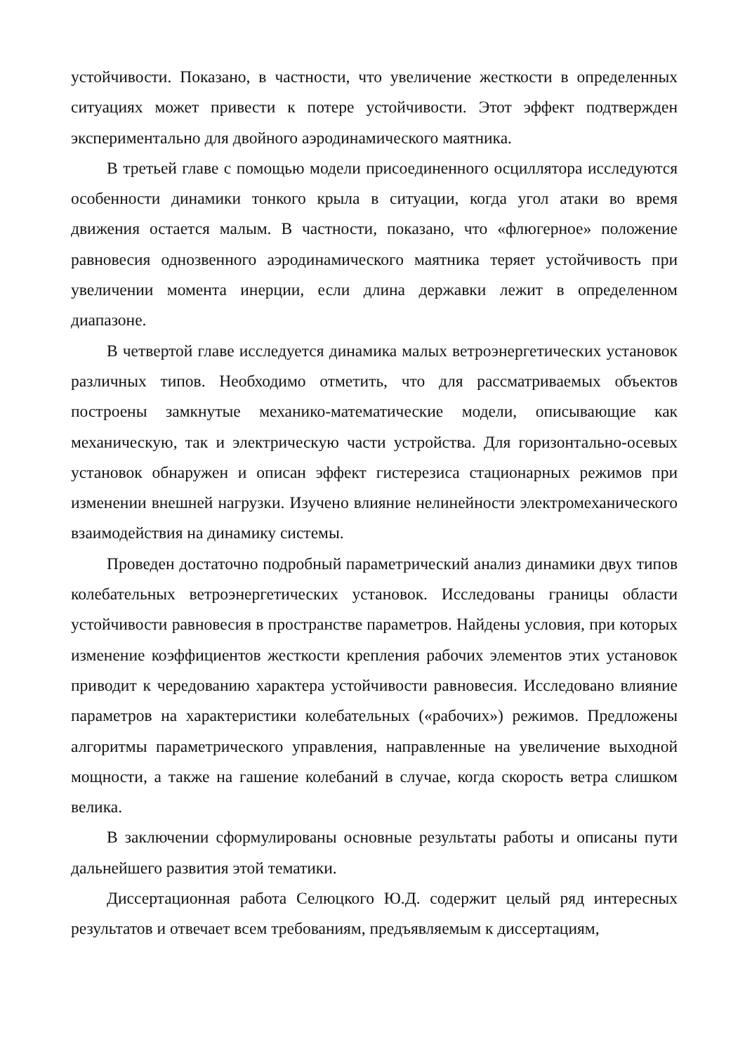устойчивости. Показано, в частности, что увеличение жесткости в определенных ситуациях может привести к потере устойчивости. Этот эффект подтвержден экспериментально для двойного аэродинамического маятника.
В третьей главе с помощью модели присоединенного осциллятора исследуются особенности динамики тонкого крыла в ситуации, когда угол атаки во время движения остается малым. В частности, показано, что «флюгерное» положение равновесия однозвенного аэродинамического маятника теряет устойчивость при увеличении момента инерции, если длина державки лежит в определенном диапазоне.
В четвертой главе исследуется динамика малых ветроэнергетических установок различных типов. Необходимо отметить, что для рассматриваемых объектов построены замкнутые механико-математические модели, описывающие как механическую, так и электрическую части устройства. Для горизонтально-осевых установок обнаружен и описан эффект гистерезиса стационарных режимов при изменении внешней нагрузки. Изучено влияние нелинейности электромеханического взаимодействия на динамику системы.
Проведен достаточно подробный параметрический анализ динамики двух типов колебательных ветроэнергетических установок. Исследованы границы области устойчивости равновесия в пространстве параметров. Найдены условия, при которых изменение коэффициентов жесткости крепления рабочих элементов этих установок приводит к чередованию характера устойчивости равновесия. Исследовано влияние параметров на характеристики колебательных («рабочих») режимов. Предложены алгоритмы параметрического управления, направленные на увеличение выходной мощности, а также на гашение колебаний в случае, когда скорость ветра слишком велика.
В заключении сформулированы основные результаты работы и описаны пути дальнейшего развития этой тематики.
Диссертационная работа Селюцкого Ю.Д. содержит целый ряд интересных результатов и отвечает всем требованиям, предъявляемым к диссертациям,